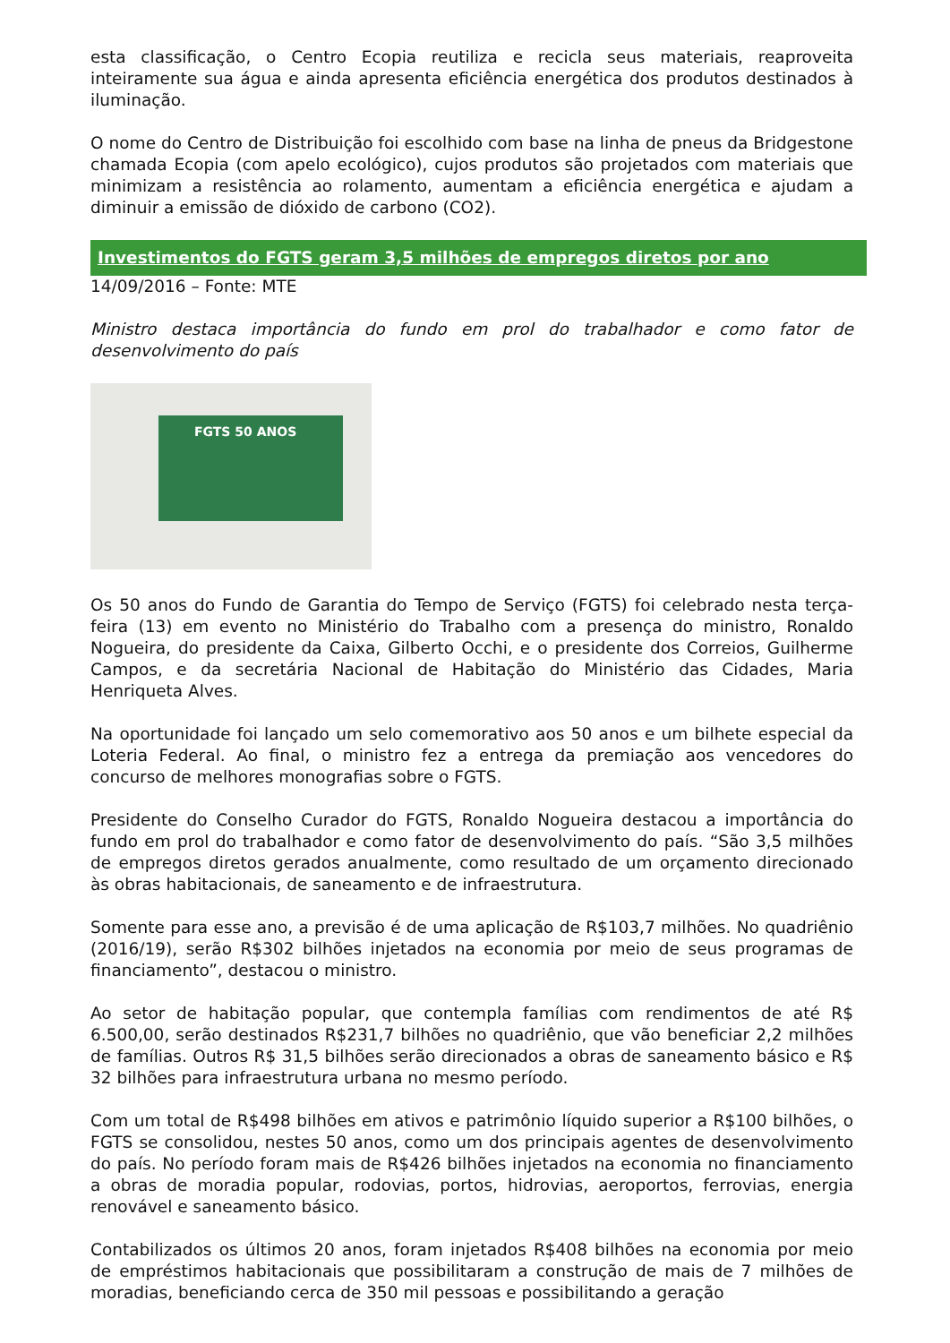esta classificação, o Centro Ecopia reutiliza e recicla seus materiais, reaproveita inteiramente sua água e ainda apresenta eficiência energética dos produtos destinados à iluminação.
O nome do Centro de Distribuição foi escolhido com base na linha de pneus da Bridgestone chamada Ecopia (com apelo ecológico), cujos produtos são projetados com materiais que minimizam a resistência ao rolamento, aumentam a eficiência energética e ajudam a diminuir a emissão de dióxido de carbono (CO2).
Investimentos do FGTS geram 3,5 milhões de empregos diretos por ano
14/09/2016 – Fonte: MTE
Ministro destaca importância do fundo em prol do trabalhador e como fator de desenvolvimento do país
FGTS 50 ANOS
Os 50 anos do Fundo de Garantia do Tempo de Serviço (FGTS) foi celebrado nesta terça-feira (13) em evento no Ministério do Trabalho com a presença do ministro, Ronaldo Nogueira, do presidente da Caixa, Gilberto Occhi, e o presidente dos Correios, Guilherme Campos, e da secretária Nacional de Habitação do Ministério das Cidades, Maria Henriqueta Alves.
Na oportunidade foi lançado um selo comemorativo aos 50 anos e um bilhete especial da Loteria Federal. Ao final, o ministro fez a entrega da premiação aos vencedores do concurso de melhores monografias sobre o FGTS.
Presidente do Conselho Curador do FGTS, Ronaldo Nogueira destacou a importância do fundo em prol do trabalhador e como fator de desenvolvimento do país. “São 3,5 milhões de empregos diretos gerados anualmente, como resultado de um orçamento direcionado às obras habitacionais, de saneamento e de infraestrutura.
Somente para esse ano, a previsão é de uma aplicação de R$103,7 milhões. No quadriênio (2016/19), serão R$302 bilhões injetados na economia por meio de seus programas de financiamento”, destacou o ministro.
Ao setor de habitação popular, que contempla famílias com rendimentos de até R$ 6.500,00, serão destinados R$231,7 bilhões no quadriênio, que vão beneficiar 2,2 milhões de famílias. Outros R$ 31,5 bilhões serão direcionados a obras de saneamento básico e R$ 32 bilhões para infraestrutura urbana no mesmo período.
Com um total de R$498 bilhões em ativos e patrimônio líquido superior a R$100 bilhões, o FGTS se consolidou, nestes 50 anos, como um dos principais agentes de desenvolvimento do país. No período foram mais de R$426 bilhões injetados na economia no financiamento a obras de moradia popular, rodovias, portos, hidrovias, aeroportos, ferrovias, energia renovável e saneamento básico.
Contabilizados os últimos 20 anos, foram injetados R$408 bilhões na economia por meio de empréstimos habitacionais que possibilitaram a construção de mais de 7 milhões de moradias, beneficiando cerca de 350 mil pessoas e possibilitando a geração